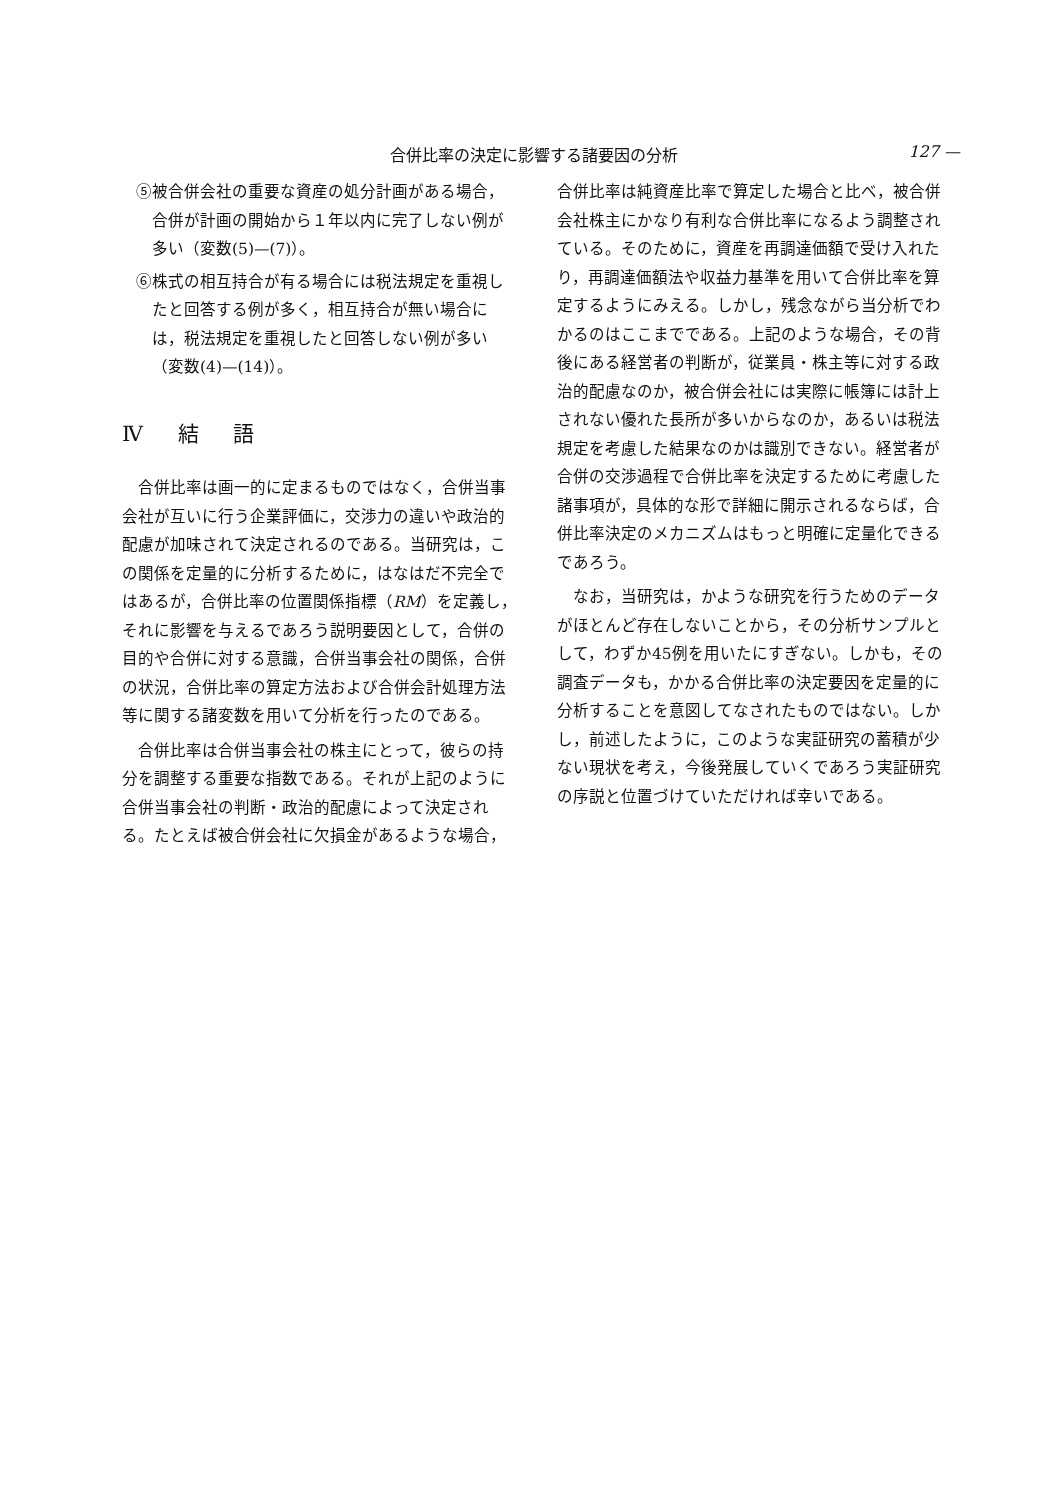合併比率の決定に影響する諸要因の分析 127 —
⑤被合併会社の重要な資産の処分計画がある場合，合併が計画の開始から１年以内に完了しない例が多い（変数(5)—(7)）。
⑥株式の相互持合が有る場合には税法規定を重視したと回答する例が多く，相互持合が無い場合には，税法規定を重視したと回答しない例が多い（変数(4)—(14)）。
Ⅳ 結 語
合併比率は画一的に定まるものではなく，合併当事会社が互いに行う企業評価に，交渉力の違いや政治的配慮が加味されて決定されるのである。当研究は，この関係を定量的に分析するために，はなはだ不完全ではあるが，合併比率の位置関係指標（RM）を定義し，それに影響を与えるであろう説明要因として，合併の目的や合併に対する意識，合併当事会社の関係，合併の状況，合併比率の算定方法および合併会計処理方法等に関する諸変数を用いて分析を行ったのである。
合併比率は合併当事会社の株主にとって，彼らの持分を調整する重要な指数である。それが上記のように合併当事会社の判断・政治的配慮によって決定される。たとえば被合併会社に欠損金があるような場合，
合併比率は純資産比率で算定した場合と比べ，被合併会社株主にかなり有利な合併比率になるよう調整されている。そのために，資産を再調達価額で受け入れたり，再調達価額法や収益力基準を用いて合併比率を算定するようにみえる。しかし，残念ながら当分析でわかるのはここまでである。上記のような場合，その背後にある経営者の判断が，従業員・株主等に対する政治的配慮なのか，被合併会社には実際に帳簿には計上されない優れた長所が多いからなのか，あるいは税法規定を考慮した結果なのかは識別できない。経営者が合併の交渉過程で合併比率を決定するために考慮した諸事項が，具体的な形で詳細に開示されるならば，合併比率決定のメカニズムはもっと明確に定量化できるであろう。
なお，当研究は，かような研究を行うためのデータがほとんど存在しないことから，その分析サンプルとして，わずか45例を用いたにすぎない。しかも，その調査データも，かかる合併比率の決定要因を定量的に分析することを意図してなされたものではない。しかし，前述したように，このような実証研究の蓄積が少ない現状を考え，今後発展していくであろう実証研究の序説と位置づけていただければ幸いである。